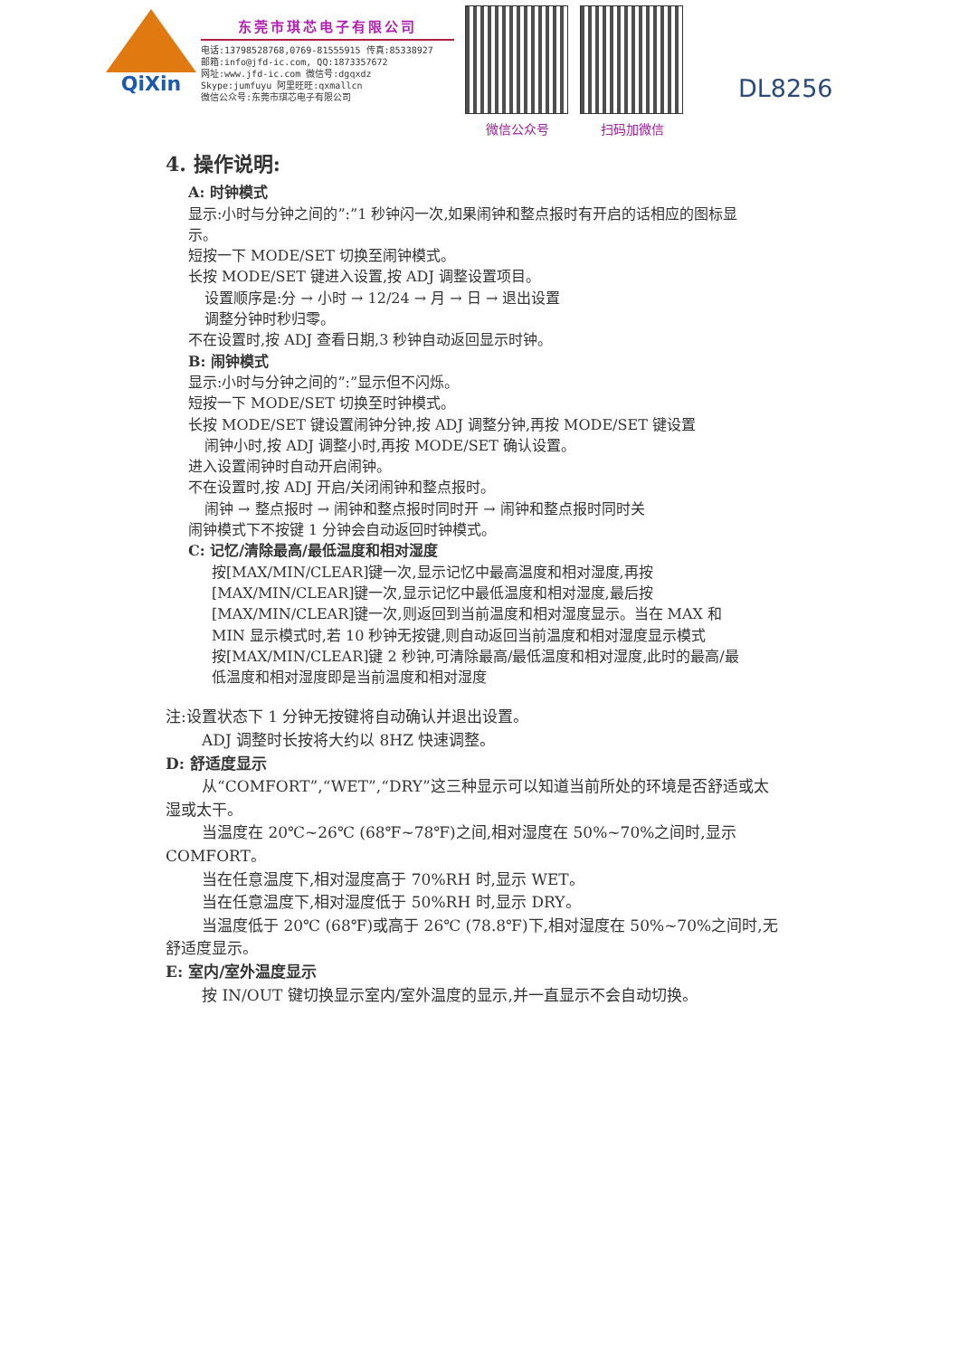QiXin
东莞市琪芯电子有限公司
电话:13798528768,0769-81555915 传真:85338927
邮箱:info@jfd-ic.com, QQ:1873357672
网址:www.jfd-ic.com 微信号:dgqxdz
Skype:jumfuyu 阿里旺旺:qxmallcn
微信公众号:东莞市琪芯电子有限公司
微信公众号 扫码加微信
DL8256
4. 操作说明:
A: 时钟模式
显示:小时与分钟之间的”:”1 秒钟闪一次,如果闹钟和整点报时有开启的话相应的图标显示。
短按一下 MODE/SET 切换至闹钟模式。
长按 MODE/SET 键进入设置,按 ADJ 调整设置项目。
设置顺序是:分 → 小时 → 12/24 → 月 → 日 → 退出设置
调整分钟时秒归零。
不在设置时,按 ADJ 查看日期,3 秒钟自动返回显示时钟。
B: 闹钟模式
显示:小时与分钟之间的”:”显示但不闪烁。
短按一下 MODE/SET 切换至时钟模式。
长按 MODE/SET 键设置闹钟分钟,按 ADJ 调整分钟,再按 MODE/SET 键设置
闹钟小时,按 ADJ 调整小时,再按 MODE/SET 确认设置。
进入设置闹钟时自动开启闹钟。
不在设置时,按 ADJ 开启/关闭闹钟和整点报时。
闹钟 → 整点报时 → 闹钟和整点报时同时开 → 闹钟和整点报时同时关
闹钟模式下不按键 1 分钟会自动返回时钟模式。
C: 记忆/清除最高/最低温度和相对湿度
按[MAX/MIN/CLEAR]键一次,显示记忆中最高温度和相对湿度,再按[MAX/MIN/CLEAR]键一次,显示记忆中最低温度和相对湿度,最后按[MAX/MIN/CLEAR]键一次,则返回到当前温度和相对湿度显示。当在 MAX 和 MIN 显示模式时,若 10 秒钟无按键,则自动返回当前温度和相对湿度显示模式
按[MAX/MIN/CLEAR]键 2 秒钟,可清除最高/最低温度和相对湿度,此时的最高/最低温度和相对湿度即是当前温度和相对湿度
注:设置状态下 1 分钟无按键将自动确认并退出设置。
ADJ 调整时长按将大约以 8HZ 快速调整。
D: 舒适度显示
从“COMFORT”,“WET”,“DRY”这三种显示可以知道当前所处的环境是否舒适或太湿或太干。
当温度在 20℃~26℃ (68℉~78℉)之间,相对湿度在 50%~70%之间时,显示 COMFORT。
当在任意温度下,相对湿度高于 70%RH 时,显示 WET。
当在任意温度下,相对湿度低于 50%RH 时,显示 DRY。
当温度低于 20℃ (68℉)或高于 26℃ (78.8℉)下,相对湿度在 50%~70%之间时,无舒适度显示。
E: 室内/室外温度显示
按 IN/OUT 键切换显示室内/室外温度的显示,并一直显示不会自动切换。